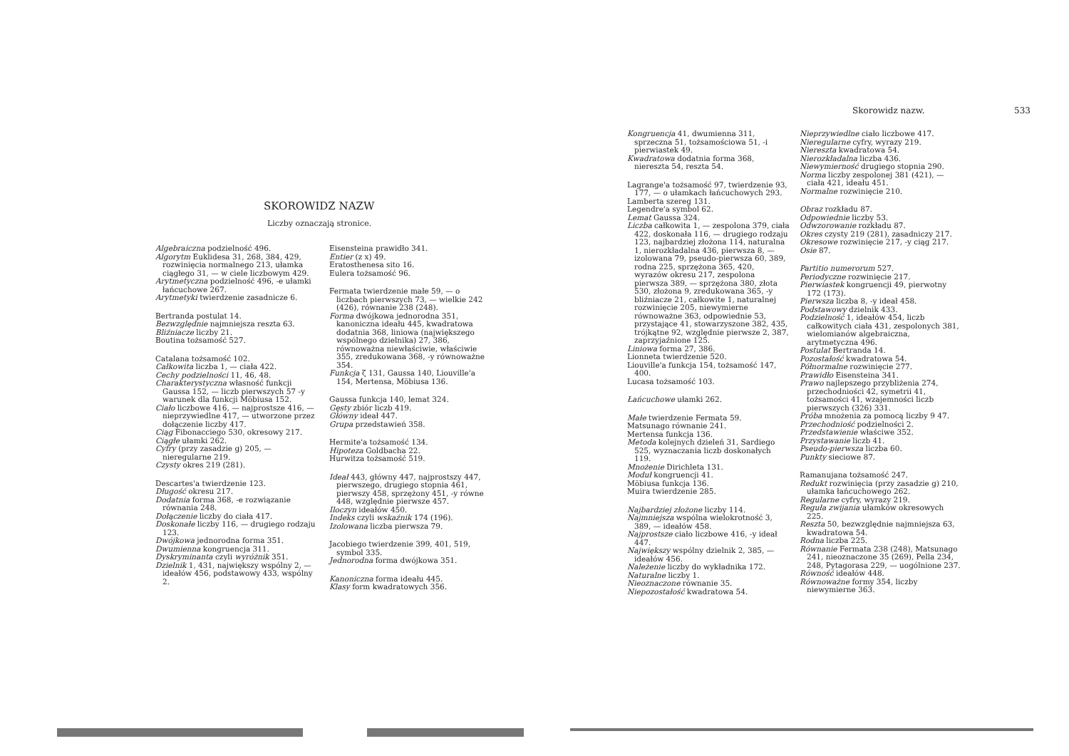SKOROWIDZ NAZW
Liczby oznaczają stronice.
Algebraiczna podzielność 496.
Algorytm Euklidesa 31, 268, 384, 429, rozwinięcia normalnego 213, ułamka ciągłego 31, — w ciele liczbowym 429.
Arytmetyczna podzielność 496, -e ułamki łańcuchowe 267.
Arytmetyki twierdzenie zasadnicze 6.
Bertranda postulat 14.
Bezwzględnie najmniejsza reszta 63.
Bliźniacze liczby 21.
Boutina tożsamość 527.
Catalana tożsamość 102.
Całkowita liczba 1, — ciała 422.
Cechy podzielności 11, 46, 48.
Charakterystyczna własność funkcji Gaussa 152, — liczb pierwszych 57 -y warunek dla funkcji Möbiusa 152.
Ciało liczbowe 416, — najprostsze 416, — nieprzywiedlne 417, — utworzone przez dołączenie liczby 417.
Ciąg Fibonacciego 530, okresowy 217.
Ciągłe ułamki 262.
Cyfry (przy zasadzie g) 205, — nieregularne 219.
Czysty okres 219 (281).
Descartes'a twierdzenie 123.
Długość okresu 217.
Dodatnia forma 368, -e rozwiązanie równania 248.
Dołączenie liczby do ciała 417.
Doskonałe liczby 116, — drugiego rodzaju 123.
Dwójkowa jednorodna forma 351.
Dwumienna kongruencja 311.
Dyskryminanta czyli wyróżnik 351.
Dzielnik 1, 431, największy wspólny 2, — ideałów 456, podstawowy 433, wspólny 2.
Eisensteina prawidło 341.
Entier (z x) 49.
Eratosthenesa sito 16.
Eulera tożsamość 96.
Fermata twierdzenie małe 59, — o liczbach pierwszych 73, — wielkie 242 (426), równanie 238 (248).
Forma dwójkowa jednorodna 351, kanoniczna ideału 445, kwadratowa dodatnia 368, liniowa (największego wspólnego dzielnika) 27, 386, równoważna niewłaściwie, właściwie 355, zredukowana 368, -y równoważne 354.
Funkcja ζ 131, Gaussa 140, Liouville'a 154, Mertensa, Möbiusa 136.
Gaussa funkcja 140, lemat 324.
Gęsty zbiór liczb 419.
Główny ideał 447.
Grupa przedstawień 358.
Hermite'a tożsamość 134.
Hipoteza Goldbacha 22.
Hurwitza tożsamość 519.
Ideał 443, główny 447, najprostszy 447, pierwszego, drugiego stopnia 461, pierwszy 458, sprzężony 451, -y równe 448, względnie pierwsze 457.
Iloczyn ideałów 450.
Indeks czyli wskaźnik 174 (196).
Izolowana liczba pierwsza 79.
Jacobiego twierdzenie 399, 401, 519, symbol 335.
Jednorodna forma dwójkowa 351.
Kanoniczna forma ideału 445.
Klasy form kwadratowych 356.
Skorowidz nazw. 533
Kongruencja 41, dwumienna 311, sprzeczna 51, tożsamościowa 51, -i pierwiastek 49.
Kwadratowa dodatnia forma 368, niereszta 54, reszta 54.
Lagrange'a tożsamość 97, twierdzenie 93, 177, — o ułamkach łańcuchowych 293.
Lamberta szereg 131.
Legendre'a symbol 62.
Lemat Gaussa 324.
Liczba całkowita 1, — zespolona 379, ciała 422, doskonała 116, — drugiego rodzaju 123, najbardziej złożona 114, naturalna 1, nierozkładalna 436, pierwsza 8, — izolowana 79, pseudo-pierwsza 60, 389, rodna 225, sprzężona 365, 420, wyrazów okresu 217, zespolona pierwsza 389, — sprzężona 380, złota 530, złożona 9, zredukowana 365, -y bliźniacze 21, całkowite 1, naturalnej rozwinięcie 205, niewymierne równoważne 363, odpowiednie 53, przystające 41, stowarzyszone 382, 435, trójkątne 92, względnie pierwsze 2, 387, zaprzyjaźnione 125.
Liniowa forma 27, 386.
Lionneta twierdzenie 520.
Liouville'a funkcja 154, tożsamość 147, 400.
Lucasa tożsamość 103.
Łańcuchowe ułamki 262.
Małe twierdzenie Fermata 59.
Matsunago równanie 241.
Mertensa funkcja 136.
Metoda kolejnych dzieleń 31, Sardiego 525, wyznaczania liczb doskonałych 119.
Mnożenie Dirichleta 131.
Moduł kongruencji 41.
Möbiusa funkcja 136.
Muira twierdzenie 285.
Najbardziej złożone liczby 114.
Najmniejsza wspólna wielokrotność 3, 389, — ideałów 458.
Najprostsze ciało liczbowe 416, -y ideał 447.
Największy wspólny dzielnik 2, 385, — ideałów 456.
Należenie liczby do wykładnika 172.
Naturalne liczby 1.
Nieoznaczone równanie 35.
Niepozostałość kwadratowa 54.
Nieprzywiedlne ciało liczbowe 417.
Nieregularne cyfry, wyrazy 219.
Niereszta kwadratowa 54.
Nierozkładalna liczba 436.
Niewymierność drugiego stopnia 290.
Norma liczby zespolonej 381 (421), — ciała 421, ideału 451.
Normalne rozwinięcie 210.
Obraz rozkładu 87.
Odpowiednie liczby 53.
Odwzorowanie rozkładu 87.
Okres czysty 219 (281), zasadniczy 217.
Okresowe rozwinięcie 217, -y ciąg 217.
Osie 87.
Partitio numerorum 527.
Periodyczne rozwinięcie 217.
Pierwiastek kongruencji 49, pierwotny 172 (173).
Pierwsza liczba 8, -y ideał 458.
Podstawowy dzielnik 433.
Podzielność 1, ideałów 454, liczb całkowitych ciała 431, zespolonych 381, wielomianów algebraiczna, arytmetyczna 496.
Postulat Bertranda 14.
Pozostałość kwadratowa 54.
Półnormalne rozwinięcie 277.
Prawidło Eisensteina 341.
Prawo najlepszego przybliżenia 274, przechodniości 42, symetrii 41, tożsamości 41, wzajemności liczb pierwszych (326) 331.
Próba mnożenia za pomocą liczby 9 47.
Przechodniość podzielności 2.
Przedstawienie właściwe 352.
Przystawanie liczb 41.
Pseudo-pierwsza liczba 60.
Punkty sieciowe 87.
Ramanujana tożsamość 247.
Redukt rozwinięcia (przy zasadzie g) 210, ułamka łańcuchowego 262.
Regularne cyfry, wyrazy 219.
Reguła zwijania ułamków okresowych 225.
Reszta 50, bezwzględnie najmniejsza 63, kwadratowa 54.
Rodna liczba 225.
Równanie Fermata 238 (248), Matsunago 241, nieoznaczone 35 (269), Pella 234, 248, Pytagorasa 229, — uogólnione 237.
Równość ideałów 448.
Równoważne formy 354, liczby niewymierne 363.